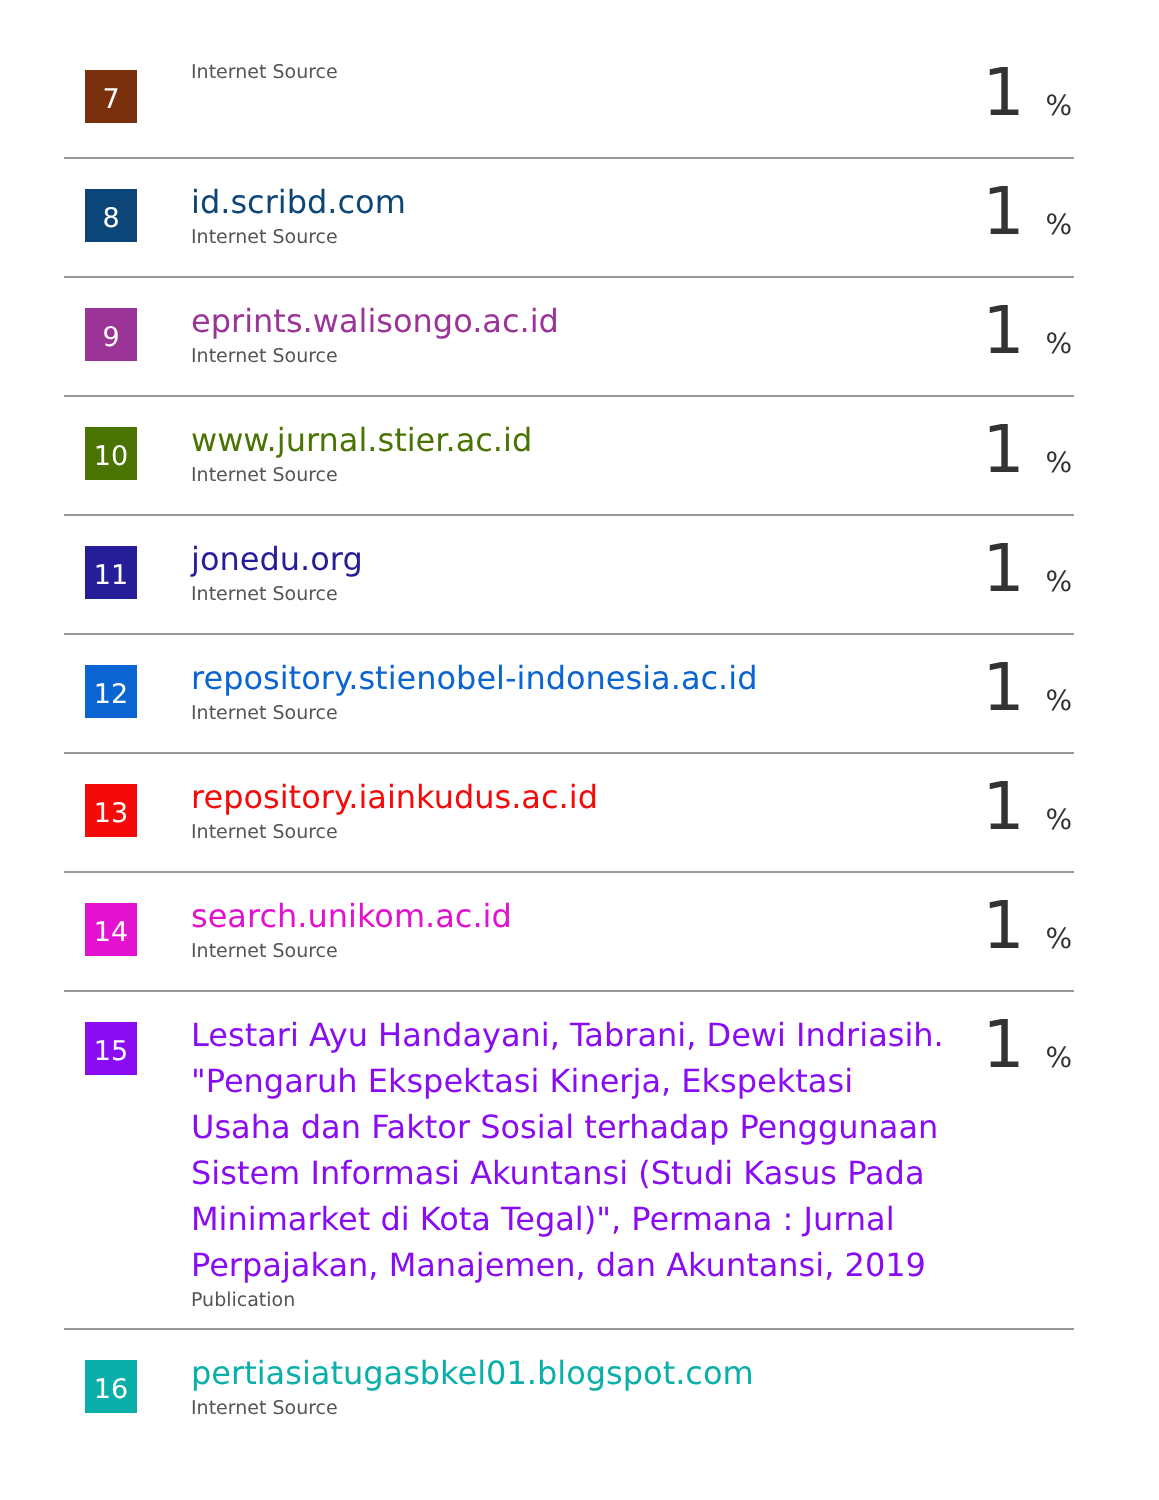| 7 | Internet Source | 1 % |
| 8 | id.scribd.com Internet Source | 1 % |
| 9 | eprints.walisongo.ac.id Internet Source | 1 % |
| 10 | www.jurnal.stier.ac.id Internet Source | 1 % |
| 11 | jonedu.org Internet Source | 1 % |
| 12 | repository.stienobel-indonesia.ac.id Internet Source | 1 % |
| 13 | repository.iainkudus.ac.id Internet Source | 1 % |
| 14 | search.unikom.ac.id Internet Source | 1 % |
| 15 | Lestari Ayu Handayani, Tabrani, Dewi Indriasih. "Pengaruh Ekspektasi Kinerja, Ekspektasi Usaha dan Faktor Sosial terhadap Penggunaan Sistem Informasi Akuntansi (Studi Kasus Pada Minimarket di Kota Tegal)", Permana : Jurnal Perpajakan, Manajemen, dan Akuntansi, 2019 Publication | 1 % |
| 16 | pertiasiatugasbkel01.blogspot.com Internet Source | |